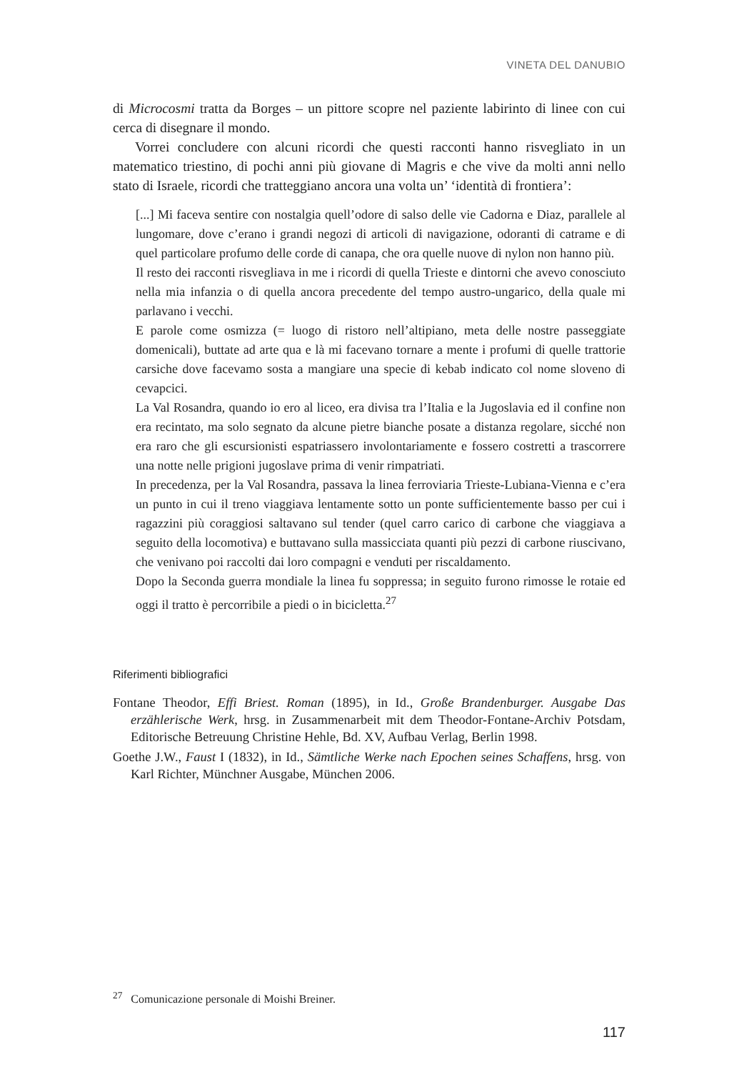VINETA DEL DANUBIO
di Microcosmi tratta da Borges – un pittore scopre nel paziente labirinto di linee con cui cerca di disegnare il mondo.
Vorrei concludere con alcuni ricordi che questi racconti hanno risvegliato in un matematico triestino, di pochi anni più giovane di Magris e che vive da molti anni nello stato di Israele, ricordi che tratteggiano ancora una volta un’ ‘identità di frontiera’:
[...] Mi faceva sentire con nostalgia quell’odore di salso delle vie Cadorna e Diaz, parallele al lungomare, dove c’erano i grandi negozi di articoli di navigazione, odoranti di catrame e di quel particolare profumo delle corde di canapa, che ora quelle nuove di nylon non hanno più.
Il resto dei racconti risvegliava in me i ricordi di quella Trieste e dintorni che avevo conosciuto nella mia infanzia o di quella ancora precedente del tempo austro-ungarico, della quale mi parlavano i vecchi.
E parole come osmizza (= luogo di ristoro nell’altipiano, meta delle nostre passeggiate domenicali), buttate ad arte qua e là mi facevano tornare a mente i profumi di quelle trattorie carsiche dove facevamo sosta a mangiare una specie di kebab indicato col nome sloveno di cevapcici.
La Val Rosandra, quando io ero al liceo, era divisa tra l’Italia e la Jugoslavia ed il confine non era recintato, ma solo segnato da alcune pietre bianche posate a distanza regolare, sicché non era raro che gli escursionisti espatriassero involontariamente e fossero costretti a trascorrere una notte nelle prigioni jugoslave prima di venir rimpatriati.
In precedenza, per la Val Rosandra, passava la linea ferroviaria Trieste-Lubiana-Vienna e c’era un punto in cui il treno viaggiava lentamente sotto un ponte sufficientemente basso per cui i ragazzini più coraggiosi saltavano sul tender (quel carro carico di carbone che viaggiava a seguito della locomotiva) e buttavano sulla massicciata quanti più pezzi di carbone riuscivano, che venivano poi raccolti dai loro compagni e venduti per riscaldamento.
Dopo la Seconda guerra mondiale la linea fu soppressa; in seguito furono rimosse le rotaie ed oggi il tratto è percorribile a piedi o in bicicletta.<sup>27</sup>
Riferimenti bibliografici
Fontane Theodor, Effi Briest. Roman (1895), in Id., Große Brandenburger. Ausgabe Das erzählerische Werk, hrsg. in Zusammenarbeit mit dem Theodor-Fontane-Archiv Potsdam, Editorische Betreuung Christine Hehle, Bd. XV, Aufbau Verlag, Berlin 1998.
Goethe J.W., Faust I (1832), in Id., Sämtliche Werke nach Epochen seines Schaffens, hrsg. von Karl Richter, Münchner Ausgabe, München 2006.
<sup>27</sup> Comunicazione personale di Moishi Breiner.
117